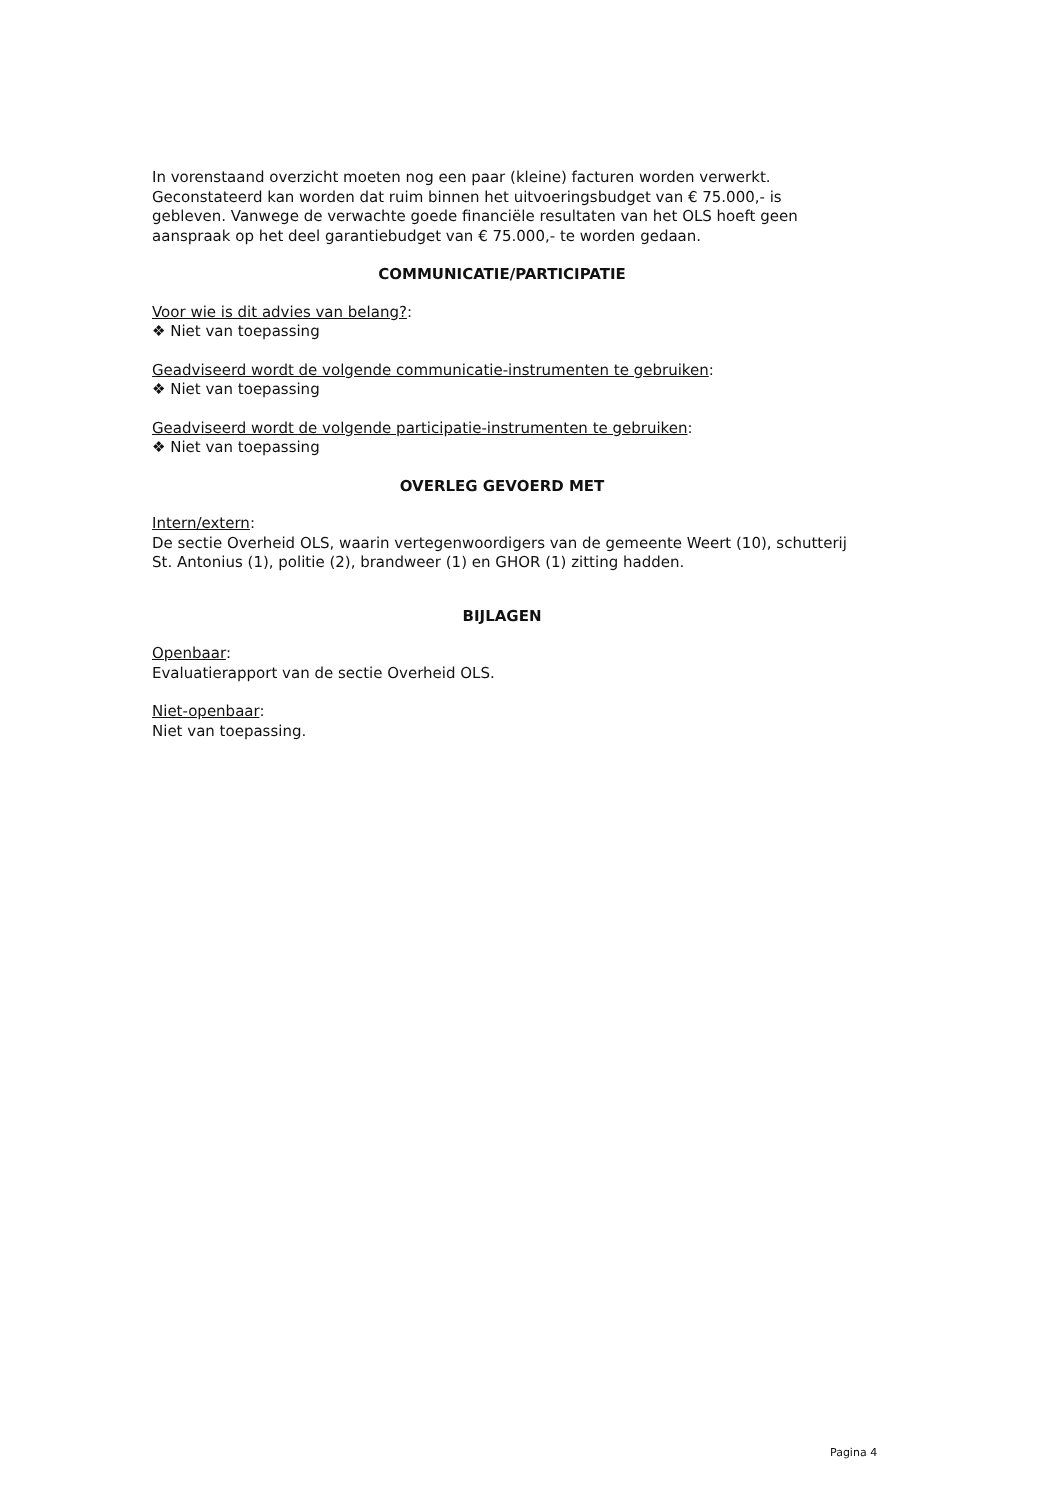In vorenstaand overzicht moeten nog een paar (kleine) facturen worden verwerkt. Geconstateerd kan worden dat ruim binnen het uitvoeringsbudget van € 75.000,- is gebleven. Vanwege de verwachte goede financiële resultaten van het OLS hoeft geen aanspraak op het deel garantiebudget van € 75.000,- te worden gedaan.
COMMUNICATIE/PARTICIPATIE
Voor wie is dit advies van belang?:
❖ Niet van toepassing
Geadviseerd wordt de volgende communicatie-instrumenten te gebruiken:
❖ Niet van toepassing
Geadviseerd wordt de volgende participatie-instrumenten te gebruiken:
❖ Niet van toepassing
OVERLEG GEVOERD MET
Intern/extern:
De sectie Overheid OLS, waarin vertegenwoordigers van de gemeente Weert (10), schutterij St. Antonius (1), politie (2), brandweer (1) en GHOR (1) zitting hadden.
BIJLAGEN
Openbaar:
Evaluatierapport van de sectie Overheid OLS.
Niet-openbaar:
Niet van toepassing.
Pagina 4